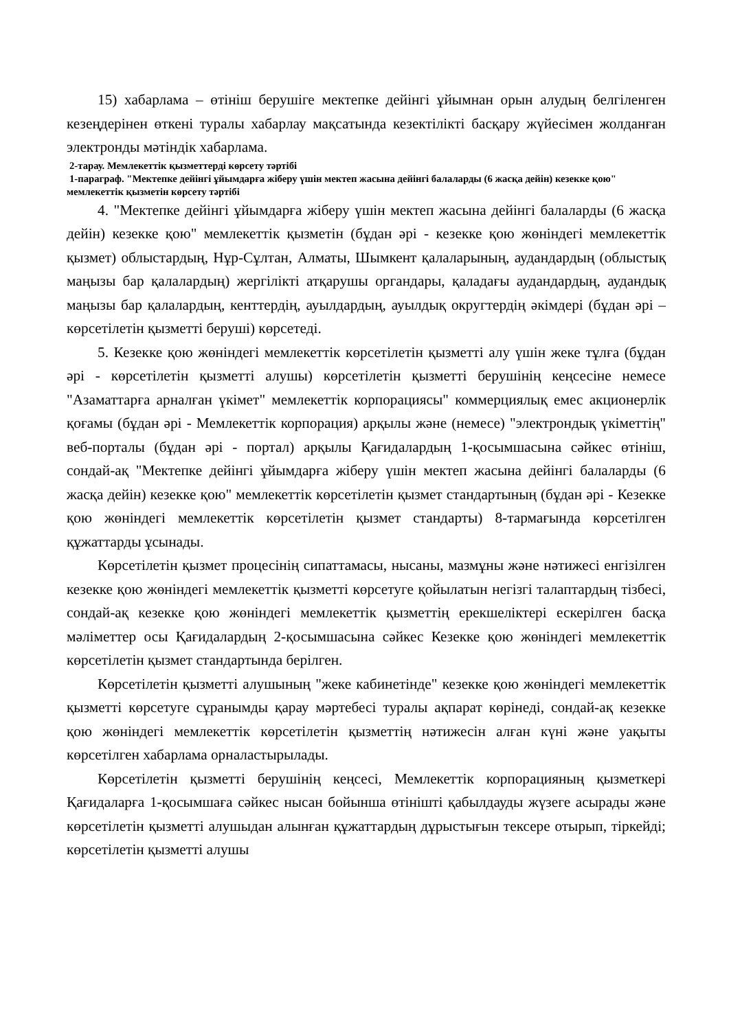15) хабарлама – өтініш берушіге мектепке дейінгі ұйымнан орын алудың белгіленген кезеңдерінен өткені туралы хабарлау мақсатында кезектілікті басқару жүйесімен жолданған электронды мәтіндік хабарлама.
2-тарау. Мемлекеттік қызметтерді көрсету тәртібі
1-параграф. "Мектепке дейінгі ұйымдарға жіберу үшін мектеп жасына дейінгі балаларды (6 жасқа дейін) кезекке қою" мемлекеттік қызметін көрсету тәртібі
4. "Мектепке дейінгі ұйымдарға жіберу үшін мектеп жасына дейінгі балаларды (6 жасқа дейін) кезекке қою" мемлекеттік қызметін (бұдан әрі - кезекке қою жөніндегі мемлекеттік қызмет) облыстардың, Нұр-Сұлтан, Алматы, Шымкент қалаларының, аудандардың (облыстық маңызы бар қалалардың) жергілікті атқарушы органдары, қаладағы аудандардың, аудандық маңызы бар қалалардың, кенттердің, ауылдардың, ауылдық округтердің әкімдері (бұдан әрі – көрсетілетін қызметті беруші) көрсетеді.
5. Кезекке қою жөніндегі мемлекеттік көрсетілетін қызметті алу үшін жеке тұлға (бұдан әрі - көрсетілетін қызметті алушы) көрсетілетін қызметті берушінің кеңсесіне немесе "Азаматтарға арналған үкімет" мемлекеттік корпорациясы" коммерциялық емес акционерлік қоғамы (бұдан әрі - Мемлекеттік корпорация) арқылы және (немесе) "электрондық үкіметтің" веб-порталы (бұдан әрі - портал) арқылы Қағидалардың 1-қосымшасына сәйкес өтініш, сондай-ақ "Мектепке дейінгі ұйымдарға жіберу үшін мектеп жасына дейінгі балаларды (6 жасқа дейін) кезекке қою" мемлекеттік көрсетілетін қызмет стандартының (бұдан әрі - Кезекке қою жөніндегі мемлекеттік көрсетілетін қызмет стандарты) 8-тармағында көрсетілген құжаттарды ұсынады.
Көрсетілетін қызмет процесінің сипаттамасы, нысаны, мазмұны және нәтижесі енгізілген кезекке қою жөніндегі мемлекеттік қызметті көрсетуге қойылатын негізгі талаптардың тізбесі, сондай-ақ кезекке қою жөніндегі мемлекеттік қызметтің ерекшеліктері ескерілген басқа мәліметтер осы Қағидалардың 2-қосымшасына сәйкес Кезекке қою жөніндегі мемлекеттік көрсетілетін қызмет стандартында берілген.
Көрсетілетін қызметті алушының "жеке кабинетінде" кезекке қою жөніндегі мемлекеттік қызметті көрсетуге сұранымды қарау мәртебесі туралы ақпарат көрінеді, сондай-ақ кезекке қою жөніндегі мемлекеттік көрсетілетін қызметтің нәтижесін алған күні және уақыты көрсетілген хабарлама орналастырылады.
Көрсетілетін қызметті берушінің кеңсесі, Мемлекеттік корпорацияның қызметкері Қағидаларға 1-қосымшаға сәйкес нысан бойынша өтінішті қабылдауды жүзеге асырады және көрсетілетін қызметті алушыдан алынған құжаттардың дұрыстығын тексере отырып, тіркейді; көрсетілетін қызметті алушы